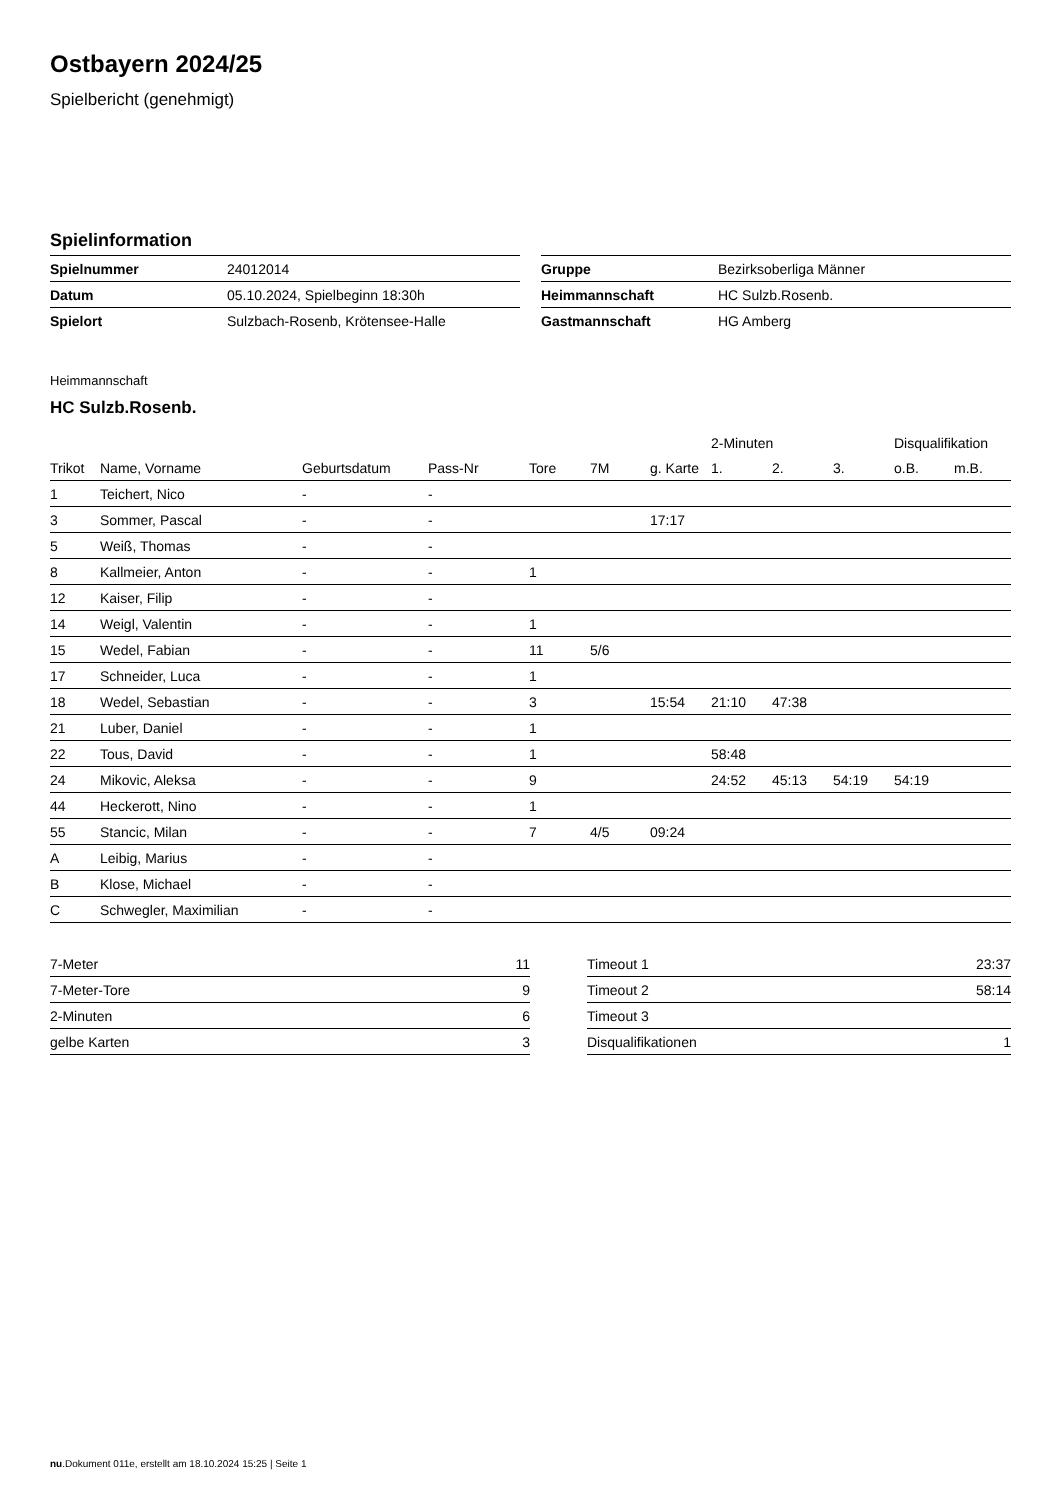Ostbayern 2024/25
Spielbericht (genehmigt)
Spielinformation
| Spielnummer | 24012014 |
| Datum | 05.10.2024, Spielbeginn 18:30h |
| Spielort | Sulzbach-Rosenb, Krötensee-Halle |
| Gruppe | Bezirksoberliga Männer |
| Heimmannschaft | HC Sulzb.Rosenb. |
| Gastmannschaft | HG Amberg |
Heimmannschaft
HC Sulzb.Rosenb.
| | | | | | | | 2-Minuten | | | Disqualifikation | |
| --- | --- | --- | --- | --- | --- | --- | --- | --- | --- | --- | --- |
| Trikot | Name, Vorname | Geburtsdatum | Pass-Nr | Tore | 7M | g. Karte | 1. | 2. | 3. | o.B. | m.B. |
| 1 | Teichert, Nico | - | - | | | | | | | | |
| 3 | Sommer, Pascal | - | - | | | 17:17 | | | | | |
| 5 | Weiß, Thomas | - | - | | | | | | | | |
| 8 | Kallmeier, Anton | - | - | 1 | | | | | | | |
| 12 | Kaiser, Filip | - | - | | | | | | | | |
| 14 | Weigl, Valentin | - | - | 1 | | | | | | | |
| 15 | Wedel, Fabian | - | - | 11 | 5/6 | | | | | | |
| 17 | Schneider, Luca | - | - | 1 | | | | | | | |
| 18 | Wedel, Sebastian | - | - | 3 | | 15:54 | 21:10 | 47:38 | | | |
| 21 | Luber, Daniel | - | - | 1 | | | | | | | |
| 22 | Tous, David | - | - | 1 | | | 58:48 | | | | |
| 24 | Mikovic, Aleksa | - | - | 9 | | | 24:52 | 45:13 | 54:19 | 54:19 | |
| 44 | Heckerott, Nino | - | - | 1 | | | | | | | |
| 55 | Stancic, Milan | - | - | 7 | 4/5 | 09:24 | | | | | |
| A | Leibig, Marius | - | - | | | | | | | | |
| B | Klose, Michael | - | - | | | | | | | | |
| C | Schwegler, Maximilian | - | - | | | | | | | | |
| 7-Meter | 11 |
| 7-Meter-Tore | 9 |
| 2-Minuten | 6 |
| gelbe Karten | 3 |
| Timeout 1 | 23:37 |
| Timeout 2 | 58:14 |
| Timeout 3 | |
| Disqualifikationen | 1 |
nu.Dokument 011e, erstellt am 18.10.2024 15:25 | Seite 1